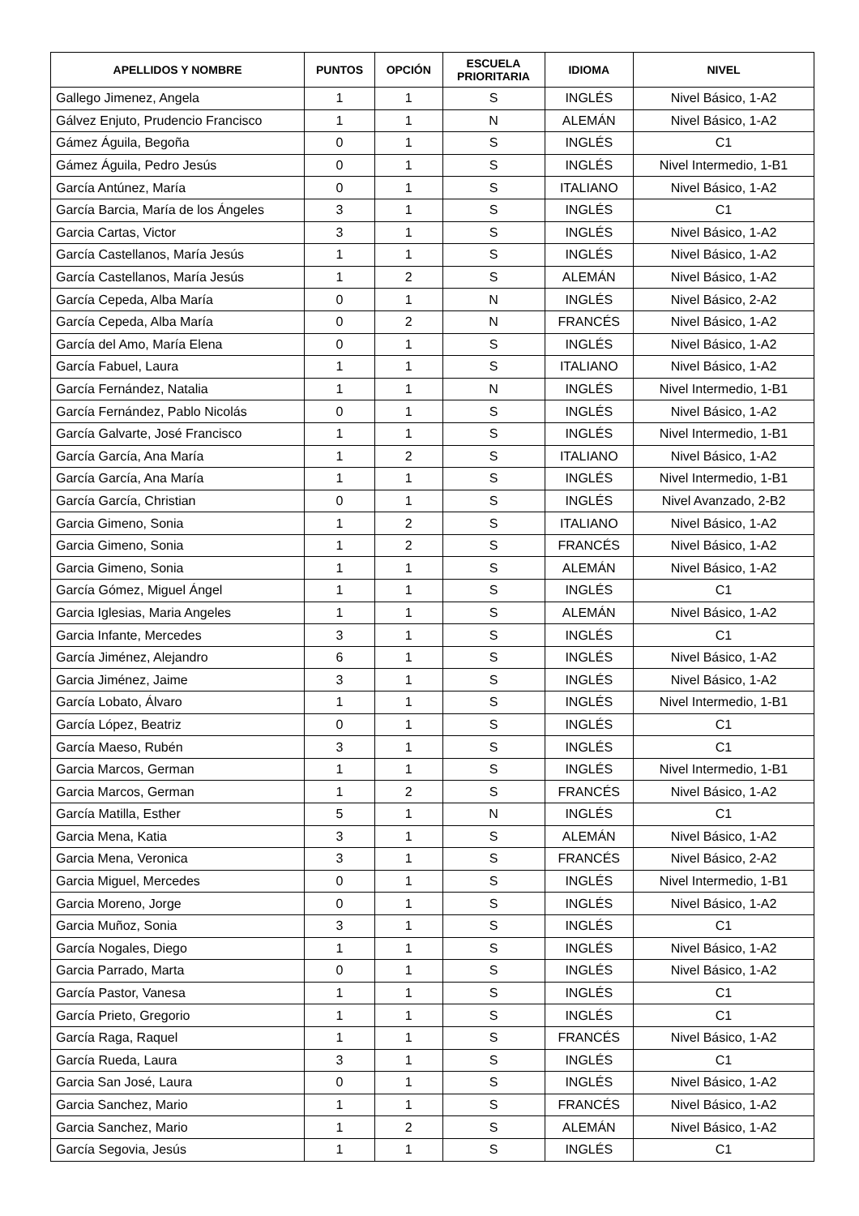| APELLIDOS Y NOMBRE | PUNTOS | OPCIÓN | ESCUELA PRIORITARIA | IDIOMA | NIVEL |
| --- | --- | --- | --- | --- | --- |
| Gallego Jimenez, Angela | 1 | 1 | S | INGLÉS | Nivel Básico, 1-A2 |
| Gálvez Enjuto, Prudencio Francisco | 1 | 1 | N | ALEMÁN | Nivel Básico, 1-A2 |
| Gámez Águila, Begoña | 0 | 1 | S | INGLÉS | C1 |
| Gámez Águila, Pedro Jesús | 0 | 1 | S | INGLÉS | Nivel Intermedio, 1-B1 |
| García Antúnez, María | 0 | 1 | S | ITALIANO | Nivel Básico, 1-A2 |
| García Barcia, María de los Ángeles | 3 | 1 | S | INGLÉS | C1 |
| Garcia Cartas, Victor | 3 | 1 | S | INGLÉS | Nivel Básico, 1-A2 |
| García Castellanos, María Jesús | 1 | 1 | S | INGLÉS | Nivel Básico, 1-A2 |
| García Castellanos, María Jesús | 1 | 2 | S | ALEMÁN | Nivel Básico, 1-A2 |
| García Cepeda, Alba María | 0 | 1 | N | INGLÉS | Nivel Básico, 2-A2 |
| García Cepeda, Alba María | 0 | 2 | N | FRANCÉS | Nivel Básico, 1-A2 |
| García del Amo, María Elena | 0 | 1 | S | INGLÉS | Nivel Básico, 1-A2 |
| García Fabuel, Laura | 1 | 1 | S | ITALIANO | Nivel Básico, 1-A2 |
| García Fernández, Natalia | 1 | 1 | N | INGLÉS | Nivel Intermedio, 1-B1 |
| García Fernández, Pablo Nicolás | 0 | 1 | S | INGLÉS | Nivel Básico, 1-A2 |
| García Galvarte, José Francisco | 1 | 1 | S | INGLÉS | Nivel Intermedio, 1-B1 |
| García García, Ana María | 1 | 2 | S | ITALIANO | Nivel Básico, 1-A2 |
| García García, Ana María | 1 | 1 | S | INGLÉS | Nivel Intermedio, 1-B1 |
| García García, Christian | 0 | 1 | S | INGLÉS | Nivel Avanzado, 2-B2 |
| Garcia Gimeno, Sonia | 1 | 2 | S | ITALIANO | Nivel Básico, 1-A2 |
| Garcia Gimeno, Sonia | 1 | 2 | S | FRANCÉS | Nivel Básico, 1-A2 |
| Garcia Gimeno, Sonia | 1 | 1 | S | ALEMÁN | Nivel Básico, 1-A2 |
| García Gómez, Miguel Ángel | 1 | 1 | S | INGLÉS | C1 |
| Garcia Iglesias, Maria Angeles | 1 | 1 | S | ALEMÁN | Nivel Básico, 1-A2 |
| Garcia Infante, Mercedes | 3 | 1 | S | INGLÉS | C1 |
| García Jiménez, Alejandro | 6 | 1 | S | INGLÉS | Nivel Básico, 1-A2 |
| Garcia Jiménez, Jaime | 3 | 1 | S | INGLÉS | Nivel Básico, 1-A2 |
| García Lobato, Álvaro | 1 | 1 | S | INGLÉS | Nivel Intermedio, 1-B1 |
| García López, Beatriz | 0 | 1 | S | INGLÉS | C1 |
| García Maeso, Rubén | 3 | 1 | S | INGLÉS | C1 |
| Garcia Marcos, German | 1 | 1 | S | INGLÉS | Nivel Intermedio, 1-B1 |
| Garcia Marcos, German | 1 | 2 | S | FRANCÉS | Nivel Básico, 1-A2 |
| García Matilla, Esther | 5 | 1 | N | INGLÉS | C1 |
| Garcia Mena, Katia | 3 | 1 | S | ALEMÁN | Nivel Básico, 1-A2 |
| Garcia Mena, Veronica | 3 | 1 | S | FRANCÉS | Nivel Básico, 2-A2 |
| Garcia Miguel, Mercedes | 0 | 1 | S | INGLÉS | Nivel Intermedio, 1-B1 |
| Garcia Moreno, Jorge | 0 | 1 | S | INGLÉS | Nivel Básico, 1-A2 |
| Garcia Muñoz, Sonia | 3 | 1 | S | INGLÉS | C1 |
| García Nogales, Diego | 1 | 1 | S | INGLÉS | Nivel Básico, 1-A2 |
| Garcia Parrado, Marta | 0 | 1 | S | INGLÉS | Nivel Básico, 1-A2 |
| García Pastor, Vanesa | 1 | 1 | S | INGLÉS | C1 |
| García Prieto, Gregorio | 1 | 1 | S | INGLÉS | C1 |
| García Raga, Raquel | 1 | 1 | S | FRANCÉS | Nivel Básico, 1-A2 |
| García Rueda, Laura | 3 | 1 | S | INGLÉS | C1 |
| Garcia San José, Laura | 0 | 1 | S | INGLÉS | Nivel Básico, 1-A2 |
| Garcia Sanchez, Mario | 1 | 1 | S | FRANCÉS | Nivel Básico, 1-A2 |
| Garcia Sanchez, Mario | 1 | 2 | S | ALEMÁN | Nivel Básico, 1-A2 |
| García Segovia, Jesús | 1 | 1 | S | INGLÉS | C1 |